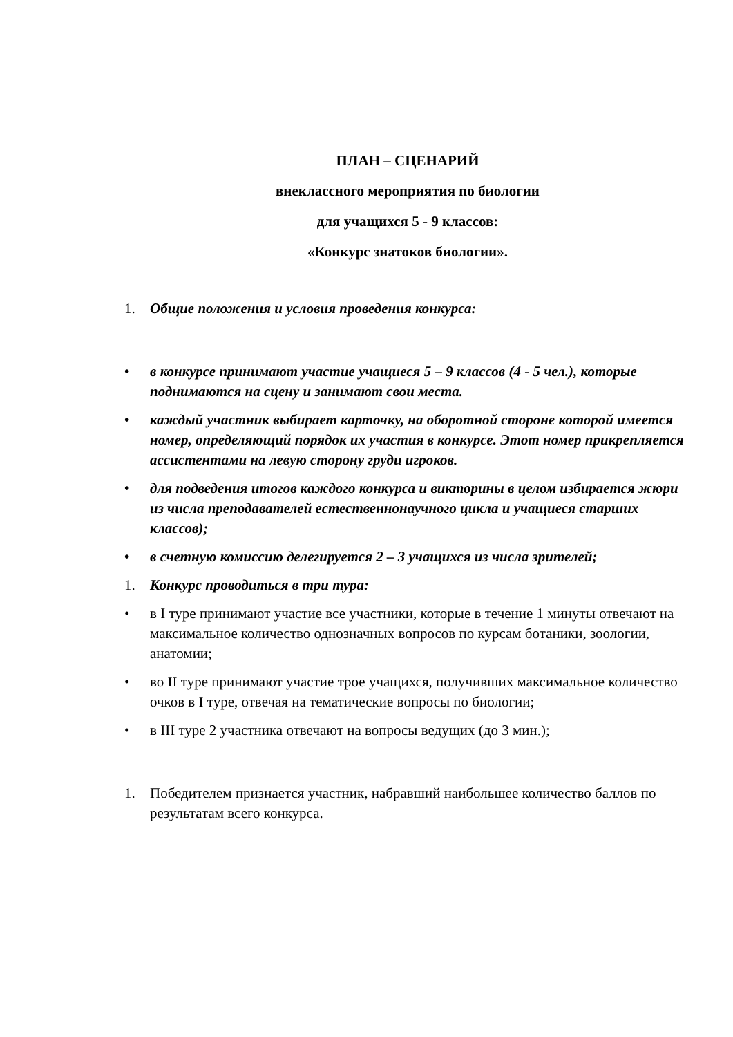ПЛАН – СЦЕНАРИЙ
внеклассного мероприятия по биологии
для учащихся 5 - 9 классов:
«Конкурс знатоков биологии».
1. Общие положения и условия проведения конкурса:
• в конкурсе принимают участие учащиеся 5 – 9 классов (4 - 5 чел.), которые поднимаются на сцену и занимают свои места.
• каждый участник выбирает карточку, на оборотной стороне которой имеется номер, определяющий порядок их участия в конкурсе. Этот номер прикрепляется ассистентами на левую сторону груди игроков.
• для подведения итогов каждого конкурса и викторины в целом избирается жюри из числа преподавателей естественнонаучного цикла и учащиеся старших классов);
• в счетную комиссию делегируется 2 – 3 учащихся из числа зрителей;
1. Конкурс проводиться в три тура:
• в I туре принимают участие все участники, которые в течение 1 минуты отвечают на максимальное количество однозначных вопросов по курсам ботаники, зоологии, анатомии;
• во II туре принимают участие трое учащихся, получивших максимальное количество очков в I туре, отвечая на тематические вопросы по биологии;
• в III туре 2 участника отвечают на вопросы ведущих (до 3 мин.);
1. Победителем признается участник, набравший наибольшее количество баллов по результатам всего конкурса.